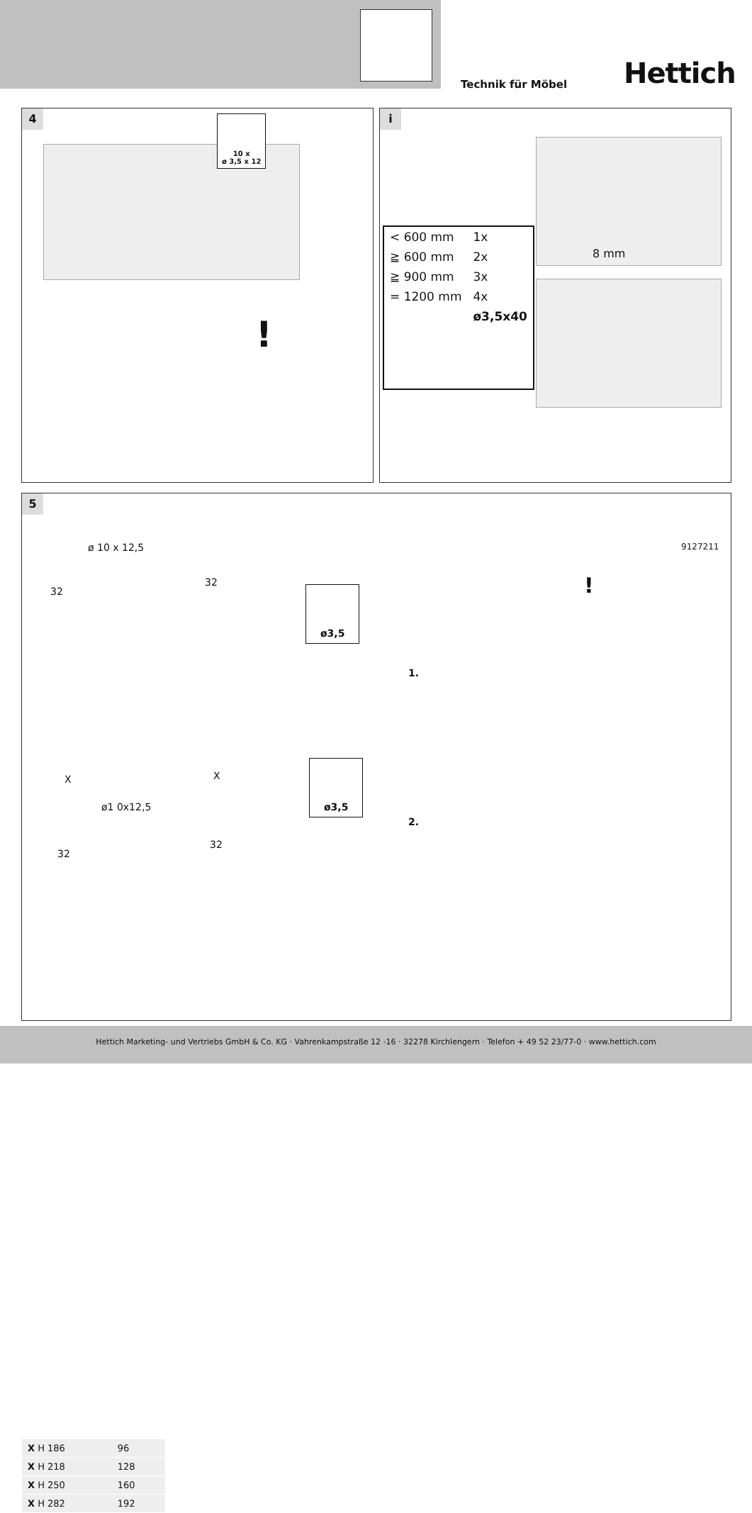Technik für Möbel Hettich
4
10 x
ø 3,5 x 12
!
i
8 mm
| < 600 mm | 1x |
| ≧ 600 mm | 2x |
| ≧ 900 mm | 3x |
| = 1200 mm | 4x |
| | ø3,5x40 |
5
ø 10 x 12,5
32
32
ø3,5
X
ø1 0x12,5
32
X
32
ø3,5
1.
2.
9127211
!
| X H 186 | 96 |
| X H 218 | 128 |
| X H 250 | 160 |
| X H 282 | 192 |
Hettich Marketing- und Vertriebs GmbH & Co. KG · Vahrenkampstraße 12 -16 · 32278 Kirchlengern · Telefon + 49 52 23/77-0 · www.hettich.com